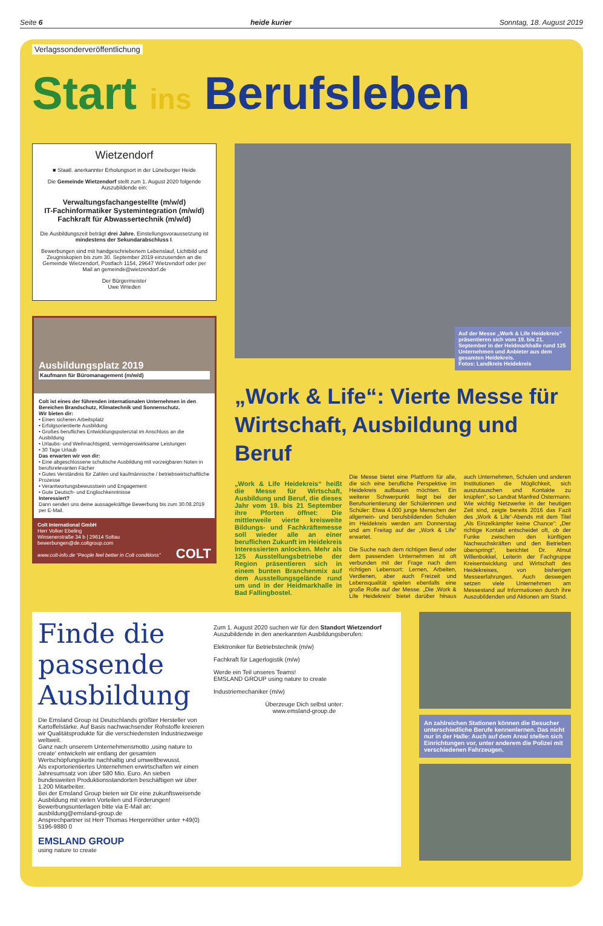Seite 6 heide kurier Sonntag, 18. August 2019
Verlagssonderveröffentlichung
Start ins Berufsleben
Wietzendorf
■ Staatl. anerkannter Erholungsort in der Lüneburger Heide
Die Gemeinde Wietzendorf stellt zum 1. August 2020 folgende Auszubildende ein:
Verwaltungsfachangestellte (m/w/d)
IT-Fachinformatiker Systemintegration (m/w/d)
Fachkraft für Abwassertechnik (m/w/d)
Die Ausbildungszeit beträgt drei Jahre. Einstellungsvoraussetzung ist mindestens der Sekundarabschluss I.
Bewerbungen sind mit handgeschriebenem Lebenslauf, Lichtbild und Zeugniskopien bis zum 30. September 2019 einzusenden an die Gemeinde Wietzendorf, Postfach 1154, 29647 Wietzendorf oder per Mail an gemeinde@wietzendorf.de
Der Bürgermeister
Uwe Wrieden
Ausbildungsplatz 2019
Kaufmann für Büromanagement (m/w/d)
Colt ist eines der führenden internationalen Unternehmen in den Bereichen Brandschutz, Klimatechnik und Sonnenschutz.
Wir bieten dir:
• Einen sicheren Arbeitsplatz
• Erfolgsorientierte Ausbildung
• Großes berufliches Entwicklungspotenzial im Anschluss an die Ausbildung
• Urlaubs- und Weihnachtsgeld, vermögenswirksame Leistungen
• 30 Tage Urlaub
Das erwarten wir von dir:
• Eine abgeschlossene schulische Ausbildung mit vorzeigbaren Noten in berufsrelevanten Fächer
• Gutes Verständnis für Zahlen und kaufmännische / betriebswirtschaftliche Prozesse
• Verantwortungsbewusstsein und Engagement
• Gute Deutsch- und Englischkenntnisse
Interessiert?
Dann senden uns deine aussagekräftige Bewerbung bis zum 30.08.2019 per E-Mail.
Colt International GmbH
Herr Volker Ebeling
Winsenerstraße 34 b | 29614 Soltau
bewerbungen@de.coltgroup.com
COLT
www.colt-info.de “People feel better in Colt conditions”
Auf der Messe „Work & Life Heidekreis“ präsentieren sich vom 19. bis 21. September in der Heidmarkhalle rund 125 Unternehmen und Anbieter aus dem gesamten Heidekreis.
Fotos: Landkreis Heidekreis
„Work & Life“: Vierte Messe für Wirtschaft, Ausbildung und Beruf
„Work & Life Heidekreis“ heißt die Messe für Wirtschaft, Ausbildung und Beruf, die dieses Jahr vom 19. bis 21 September ihre Pforten öffnet: Die mittlerweile vierte kreisweite Bildungs- und Fachkräftemesse soll wieder alle an einer beruflichen Zukunft im Heidekreis Interessierten anlocken. Mehr als 125 Ausstellungsbetriebe der Region präsentieren sich in einem bunten Branchenmix auf dem Ausstellungsgelände rund um und in der Heidmarkhalle in Bad Fallingbostel.
Die Messe bietet eine Plattform für alle, die sich eine berufliche Perspektive im Heidekreis aufbauen möchten. Ein weiterer Schwerpunkt liegt bei der Berufsorientierung der Schülerinnen und Schüler: Etwa 4.000 junge Menschen der allgemein- und berufsbildenden Schulen im Heidekreis werden am Donnerstag und am Freitag auf der „Work & Life“ erwartet.
Die Suche nach dem richtigen Beruf oder dem passenden Unternehmen ist oft verbunden mit der Frage nach dem richtigen Lebensort: Lernen, Arbeiten, Verdienen, aber auch Freizeit und Lebensqualität spielen ebenfalls eine große Rolle auf der Messe. „Die ‚Work & Life Heidekreis‘ bietet darüber hinaus auch Unternehmen, Schulen und anderen Institutionen die Möglichkeit, sich auszutauschen und Kontakte zu knüpfen“, so Landrat Manfred Ostermann. Wie wichtig Netzwerke in der heutigen Zeit sind, zeigte bereits 2016 das Fazit des „Work & Life“-Abends mit dem Titel „Als Einzelkämpfer keine Chance“: „Der richtige Kontakt entscheidet oft, ob der Funke zwischen den künftigen Nachwuchskräften und den Betrieben überspringt“, berichtet Dr. Almut Willenbokkel, Leiterin der Fachgruppe Kreisentwicklung und Wirtschaft des Heidekreises, von bisherigen Messeerfahrungen. Auch deswegen setzen viele Unternehmen am Messestand auf Informationen durch ihre Auszubildenden und Aktionen am Stand.
Finde die passende Ausbildung
Die Emsland Group ist Deutschlands größter Hersteller von Kartoffelstärke. Auf Basis nachwachsender Rohstoffe kreieren wir Qualitätsprodukte für die verschiedensten Industriezweige weltweit.
Ganz nach unserem Unternehmensmotto ‚using nature to create‘ entwickeln wir entlang der gesamten Wertschöpfungskette nachhaltig und umweltbewusst.
Als exportorientiertes Unternehmen erwirtschaften wir einen Jahresumsatz von über 580 Mio. Euro. An sieben bundesweiten Produktionsstandorten beschäftigen wir über 1.200 Mitarbeiter.
Bei der Emsland Group bieten wir Dir eine zukunftsweisende Ausbildung mit vielen Vorteilen und Förderungen!
Bewerbungsunterlagen bitte via E-Mail an:
ausbildung@emsland-group.de
Ansprechpartner ist Herr Thomas Hergenröther unter +49(0) 5196-9880 0
EMSLAND GROUP
using nature to create
Zum 1. August 2020 suchen wir für den Standort Wietzendorf Auszubildende in den anerkannten Ausbildungsberufen:
Elektroniker für Betriebstechnik (m/w)
Fachkraft für Lagerlogistik (m/w)
Werde ein Teil unseres Teams!
EMSLAND GROUP using nature to create
Industriemechaniker (m/w)
Überzeuge Dich selbst unter:
www.emsland-group.de
An zahlreichen Stationen können die Besucher unterschiedliche Berufe kennenlernen. Das nicht nur in der Halle: Auch auf dem Areal stellen sich Einrichtungen vor, unter anderem die Polizei mit verschiedenen Fahrzeugen.